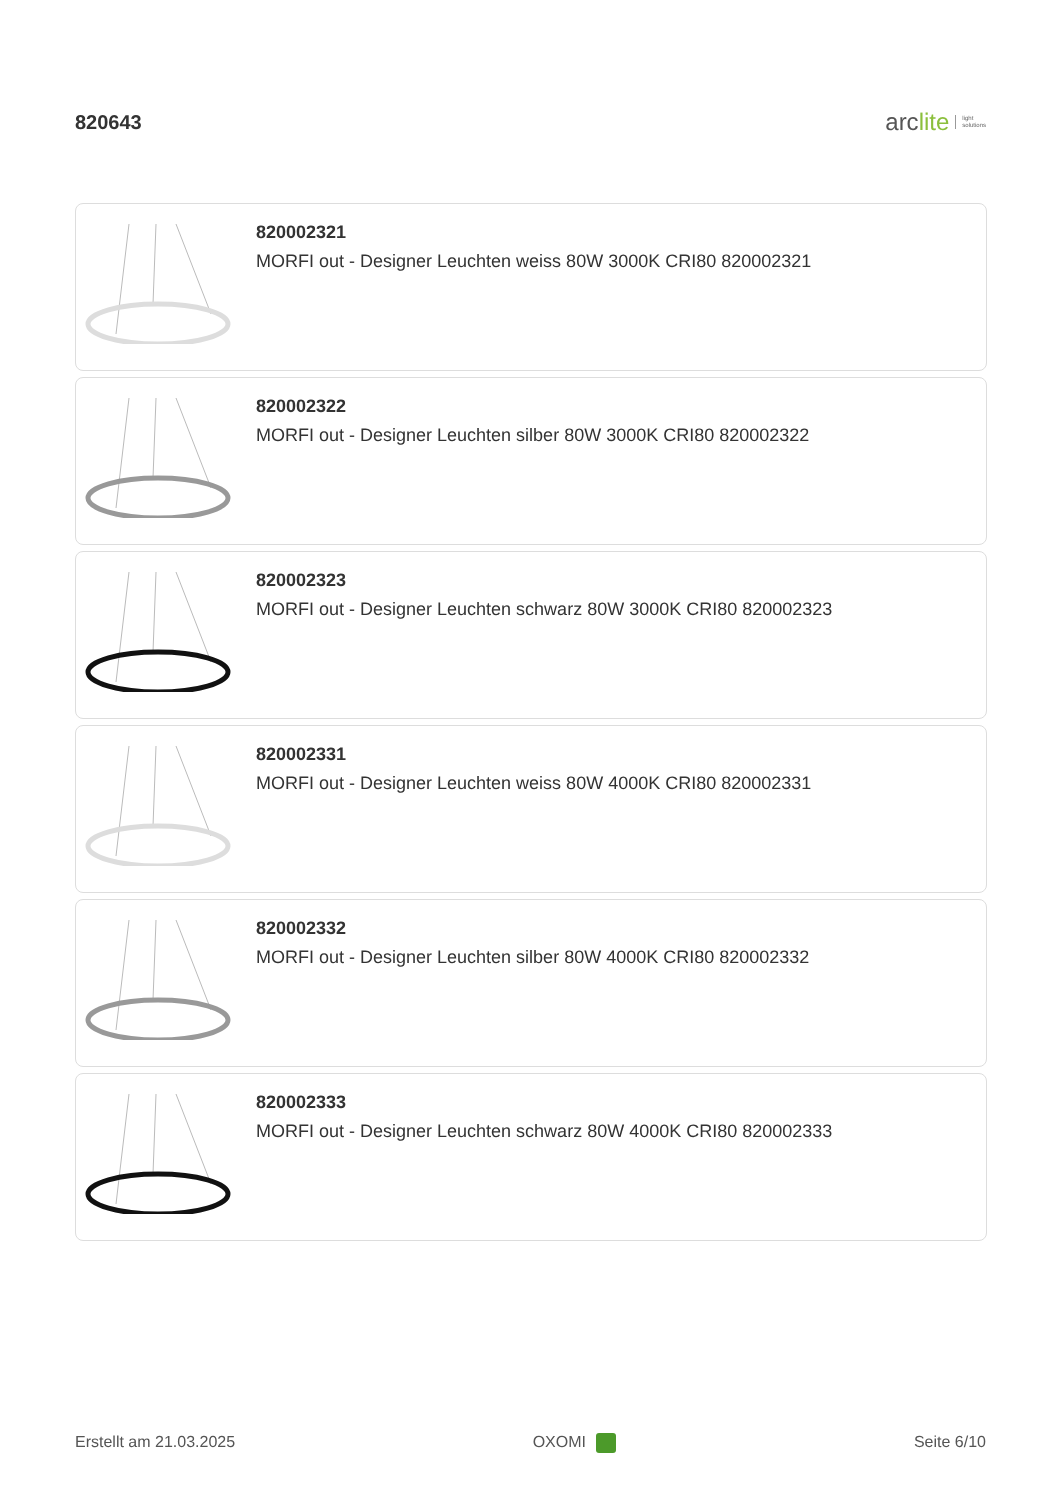820643
arc lite light
solutions
820002321
MORFI out - Designer Leuchten weiss 80W 3000K CRI80 820002321
820002322
MORFI out - Designer Leuchten silber 80W 3000K CRI80 820002322
820002323
MORFI out - Designer Leuchten schwarz 80W 3000K CRI80 820002323
820002331
MORFI out - Designer Leuchten weiss 80W 4000K CRI80 820002331
820002332
MORFI out - Designer Leuchten silber 80W 4000K CRI80 820002332
820002333
MORFI out - Designer Leuchten schwarz 80W 4000K CRI80 820002333
Erstellt am 21.03.2025 OXOMI Seite 6/10